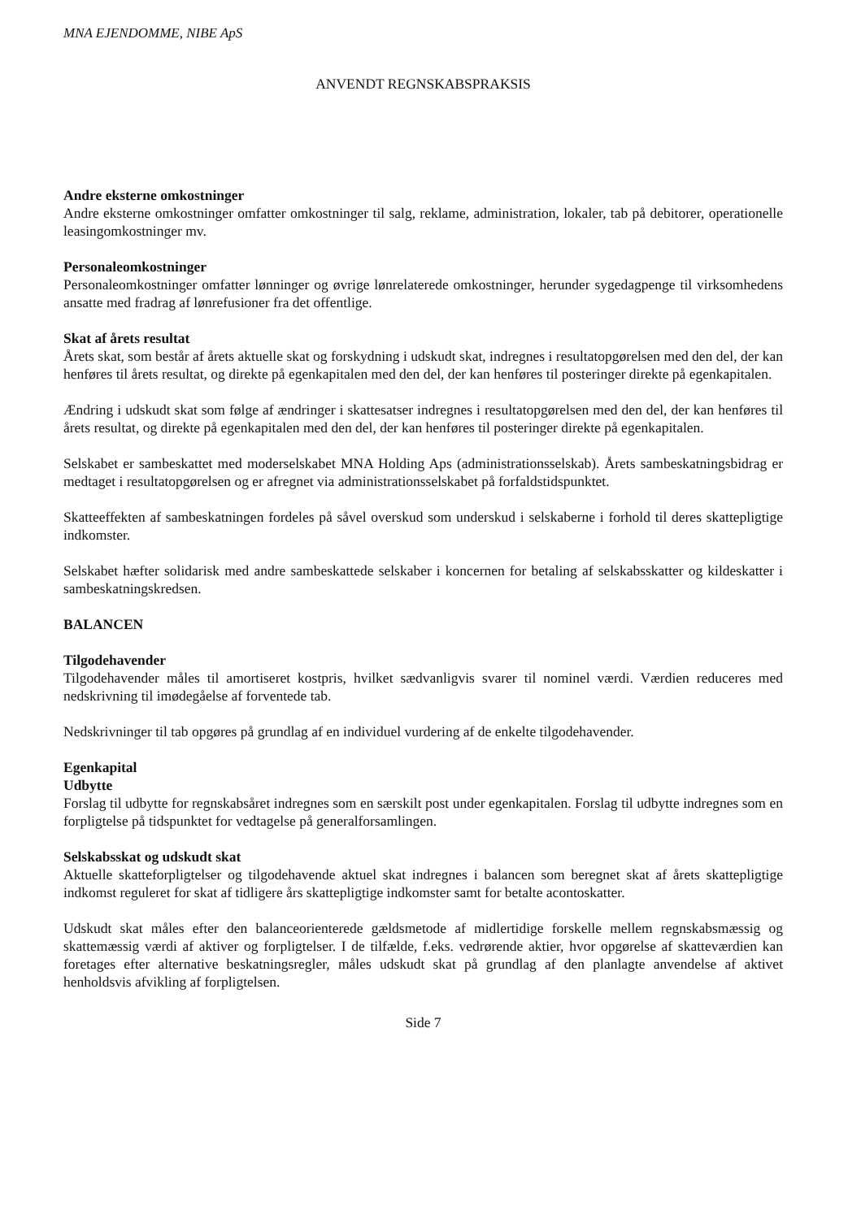MNA EJENDOMME, NIBE ApS
ANVENDT REGNSKABSPRAKSIS
Andre eksterne omkostninger
Andre eksterne omkostninger omfatter omkostninger til salg, reklame, administration, lokaler, tab på debitorer, operationelle leasingomkostninger mv.
Personaleomkostninger
Personaleomkostninger omfatter lønninger og øvrige lønrelaterede omkostninger, herunder sygedagpenge til virksomhedens ansatte med fradrag af lønrefusioner fra det offentlige.
Skat af årets resultat
Årets skat, som består af årets aktuelle skat og forskydning i udskudt skat, indregnes i resultatopgørelsen med den del, der kan henføres til årets resultat, og direkte på egenkapitalen med den del, der kan henføres til posteringer direkte på egenkapitalen.
Ændring i udskudt skat som følge af ændringer i skattesatser indregnes i resultatopgørelsen med den del, der kan henføres til årets resultat, og direkte på egenkapitalen med den del, der kan henføres til posteringer direkte på egenkapitalen.
Selskabet er sambeskattet med moderselskabet MNA Holding Aps (administrationsselskab). Årets sambeskatningsbidrag er medtaget i resultatopgørelsen og er afregnet via administrationsselskabet på forfaldstidspunktet.
Skatteeffekten af sambeskatningen fordeles på såvel overskud som underskud i selskaberne i forhold til deres skattepligtige indkomster.
Selskabet hæfter solidarisk med andre sambeskattede selskaber i koncernen for betaling af selskabsskatter og kildeskatter i sambeskatningskredsen.
BALANCEN
Tilgodehavender
Tilgodehavender måles til amortiseret kostpris, hvilket sædvanligvis svarer til nominel værdi. Værdien reduceres med nedskrivning til imødegåelse af forventede tab.
Nedskrivninger til tab opgøres på grundlag af en individuel vurdering af de enkelte tilgodehavender.
Egenkapital
Udbytte
Forslag til udbytte for regnskabsåret indregnes som en særskilt post under egenkapitalen. Forslag til udbytte indregnes som en forpligtelse på tidspunktet for vedtagelse på generalforsamlingen.
Selskabsskat og udskudt skat
Aktuelle skatteforpligtelser og tilgodehavende aktuel skat indregnes i balancen som beregnet skat af årets skattepligtige indkomst reguleret for skat af tidligere års skattepligtige indkomster samt for betalte acontoskatter.
Udskudt skat måles efter den balanceorienterede gældsmetode af midlertidige forskelle mellem regnskabsmæssig og skattemæssig værdi af aktiver og forpligtelser. I de tilfælde, f.eks. vedrørende aktier, hvor opgørelse af skatteværdien kan foretages efter alternative beskatningsregler, måles udskudt skat på grundlag af den planlagte anvendelse af aktivet henholdsvis afvikling af forpligtelsen.
Side 7